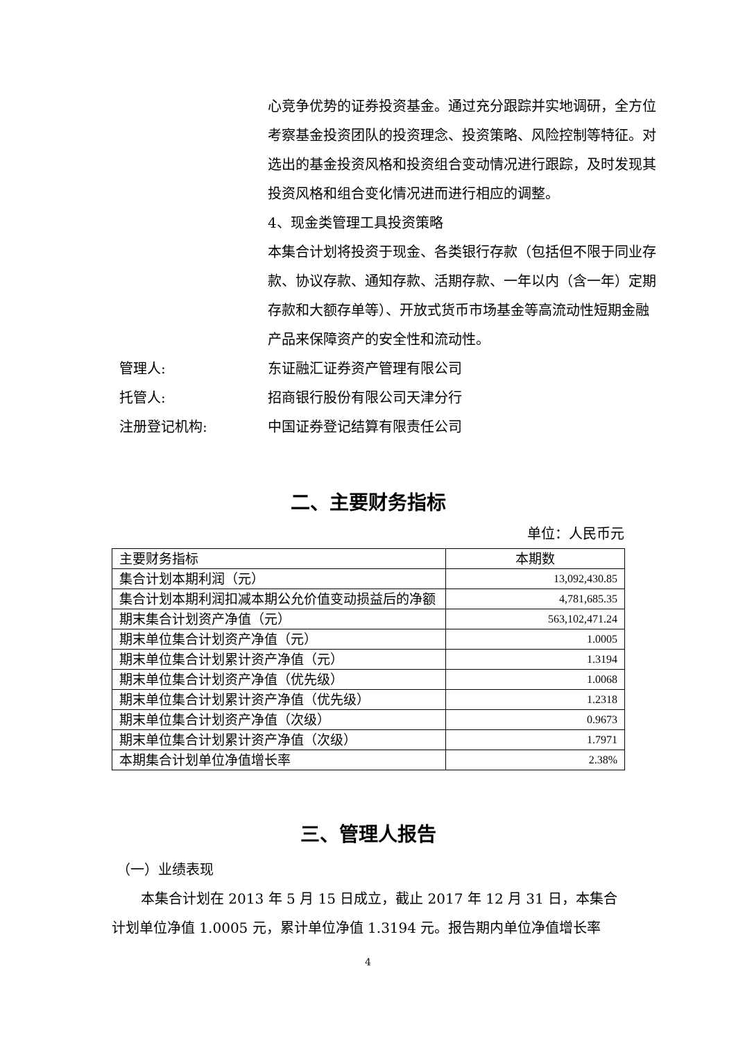心竞争优势的证券投资基金。通过充分跟踪并实地调研，全方位考察基金投资团队的投资理念、投资策略、风险控制等特征。对选出的基金投资风格和投资组合变动情况进行跟踪，及时发现其投资风格和组合变化情况进而进行相应的调整。
4、现金类管理工具投资策略
本集合计划将投资于现金、各类银行存款（包括但不限于同业存款、协议存款、通知存款、活期存款、一年以内（含一年）定期存款和大额存单等）、开放式货币市场基金等高流动性短期金融产品来保障资产的安全性和流动性。
管理人: 东证融汇证券资产管理有限公司
托管人: 招商银行股份有限公司天津分行
注册登记机构: 中国证券登记结算有限责任公司
二、主要财务指标
单位：人民币元
| 主要财务指标 | 本期数 |
| --- | --- |
| 集合计划本期利润（元） | 13,092,430.85 |
| 集合计划本期利润扣减本期公允价值变动损益后的净额 | 4,781,685.35 |
| 期末集合计划资产净值（元） | 563,102,471.24 |
| 期末单位集合计划资产净值（元） | 1.0005 |
| 期末单位集合计划累计资产净值（元） | 1.3194 |
| 期末单位集合计划资产净值（优先级） | 1.0068 |
| 期末单位集合计划累计资产净值（优先级） | 1.2318 |
| 期末单位集合计划资产净值（次级） | 0.9673 |
| 期末单位集合计划累计资产净值（次级） | 1.7971 |
| 本期集合计划单位净值增长率 | 2.38% |
三、管理人报告
（一）业绩表现
本集合计划在 2013 年 5 月 15 日成立，截止 2017 年 12 月 31 日，本集合计划单位净值 1.0005 元，累计单位净值 1.3194 元。报告期内单位净值增长率
4